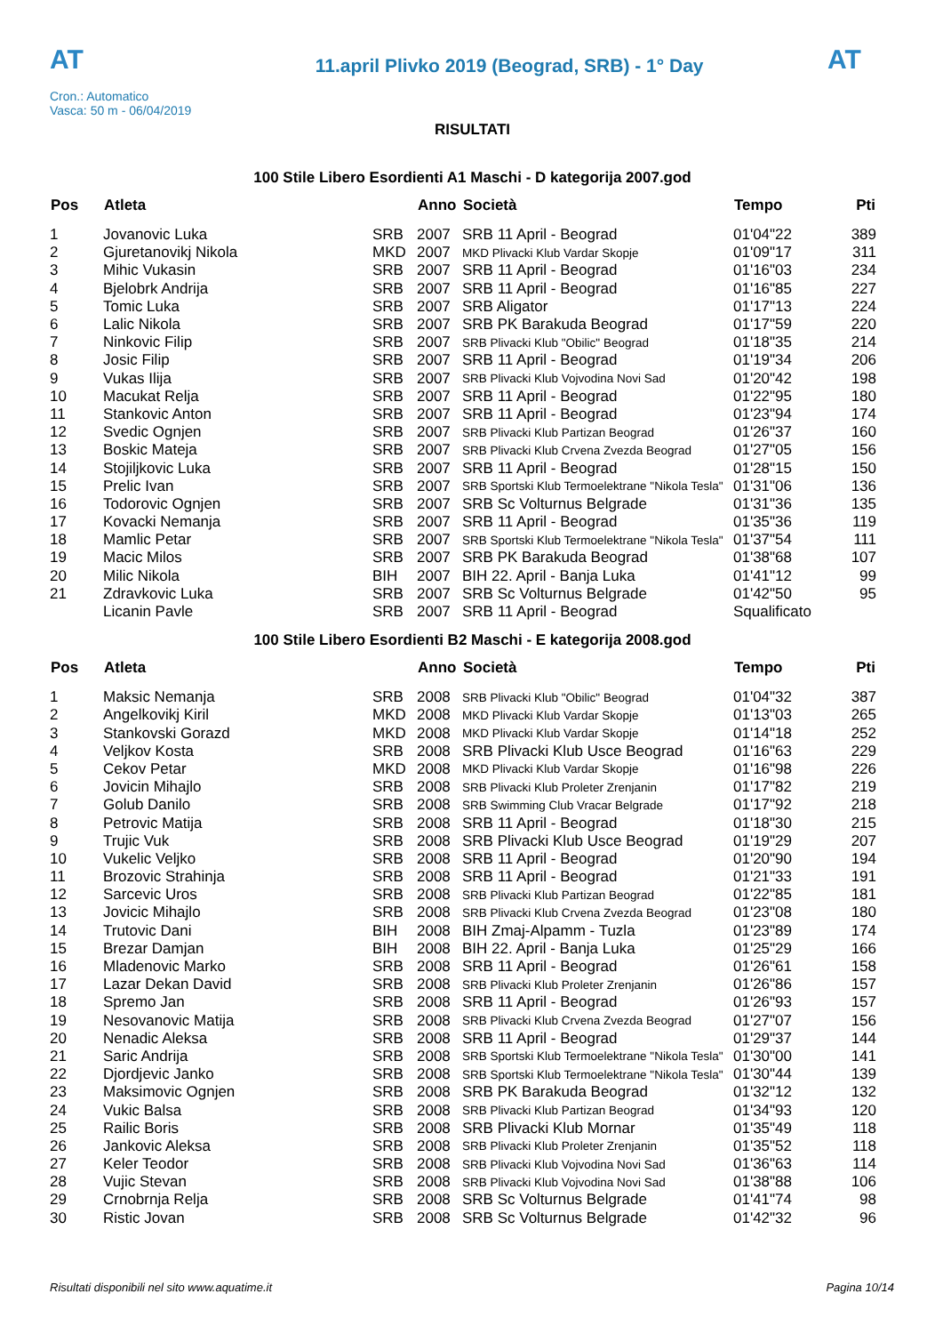AT
Cron.: Automatico
Vasca: 50 m - 06/04/2019
11.april Plivko 2019 (Beograd, SRB) - 1° Day
AT
RISULTATI
100 Stile Libero Esordienti A1 Maschi - D kategorija 2007.god
| Pos | Atleta | | Anno | Società | Tempo | Pti |
| --- | --- | --- | --- | --- | --- | --- |
| 1 | Jovanovic Luka | SRB | 2007 | SRB 11 April - Beograd | 01'04"22 | 389 |
| 2 | Gjuretanovikj Nikola | MKD | 2007 | MKD Plivacki Klub Vardar Skopje | 01'09"17 | 311 |
| 3 | Mihic Vukasin | SRB | 2007 | SRB 11 April - Beograd | 01'16"03 | 234 |
| 4 | Bjelobrk Andrija | SRB | 2007 | SRB 11 April - Beograd | 01'16"85 | 227 |
| 5 | Tomic Luka | SRB | 2007 | SRB Aligator | 01'17"13 | 224 |
| 6 | Lalic Nikola | SRB | 2007 | SRB PK Barakuda Beograd | 01'17"59 | 220 |
| 7 | Ninkovic Filip | SRB | 2007 | SRB Plivacki Klub "Obilic" Beograd | 01'18"35 | 214 |
| 8 | Josic Filip | SRB | 2007 | SRB 11 April - Beograd | 01'19"34 | 206 |
| 9 | Vukas Ilija | SRB | 2007 | SRB Plivacki Klub Vojvodina Novi Sad | 01'20"42 | 198 |
| 10 | Macukat Relja | SRB | 2007 | SRB 11 April - Beograd | 01'22"95 | 180 |
| 11 | Stankovic Anton | SRB | 2007 | SRB 11 April - Beograd | 01'23"94 | 174 |
| 12 | Svedic Ognjen | SRB | 2007 | SRB Plivacki Klub Partizan Beograd | 01'26"37 | 160 |
| 13 | Boskic Mateja | SRB | 2007 | SRB Plivacki Klub Crvena Zvezda Beograd | 01'27"05 | 156 |
| 14 | Stojiljkovic Luka | SRB | 2007 | SRB 11 April - Beograd | 01'28"15 | 150 |
| 15 | Prelic Ivan | SRB | 2007 | SRB Sportski Klub Termoelektrane "Nikola Tesla" | 01'31"06 | 136 |
| 16 | Todorovic Ognjen | SRB | 2007 | SRB Sc Volturnus Belgrade | 01'31"36 | 135 |
| 17 | Kovacki Nemanja | SRB | 2007 | SRB 11 April - Beograd | 01'35"36 | 119 |
| 18 | Mamlic Petar | SRB | 2007 | SRB Sportski Klub Termoelektrane "Nikola Tesla" | 01'37"54 | 111 |
| 19 | Macic Milos | SRB | 2007 | SRB PK Barakuda Beograd | 01'38"68 | 107 |
| 20 | Milic Nikola | BIH | 2007 | BIH 22. April - Banja Luka | 01'41"12 | 99 |
| 21 | Zdravkovic Luka | SRB | 2007 | SRB Sc Volturnus Belgrade | 01'42"50 | 95 |
| | Licanin Pavle | SRB | 2007 | SRB 11 April - Beograd | Squalificato | |
100 Stile Libero Esordienti B2 Maschi - E kategorija 2008.god
| Pos | Atleta | | Anno | Società | Tempo | Pti |
| --- | --- | --- | --- | --- | --- | --- |
| 1 | Maksic Nemanja | SRB | 2008 | SRB Plivacki Klub "Obilic" Beograd | 01'04"32 | 387 |
| 2 | Angelkovikj Kiril | MKD | 2008 | MKD Plivacki Klub Vardar Skopje | 01'13"03 | 265 |
| 3 | Stankovski Gorazd | MKD | 2008 | MKD Plivacki Klub Vardar Skopje | 01'14"18 | 252 |
| 4 | Veljkov Kosta | SRB | 2008 | SRB Plivacki Klub Usce Beograd | 01'16"63 | 229 |
| 5 | Cekov Petar | MKD | 2008 | MKD Plivacki Klub Vardar Skopje | 01'16"98 | 226 |
| 6 | Jovicin Mihajlo | SRB | 2008 | SRB Plivacki Klub Proleter Zrenjanin | 01'17"82 | 219 |
| 7 | Golub Danilo | SRB | 2008 | SRB Swimming Club Vracar Belgrade | 01'17"92 | 218 |
| 8 | Petrovic Matija | SRB | 2008 | SRB 11 April - Beograd | 01'18"30 | 215 |
| 9 | Trujic Vuk | SRB | 2008 | SRB Plivacki Klub Usce Beograd | 01'19"29 | 207 |
| 10 | Vukelic Veljko | SRB | 2008 | SRB 11 April - Beograd | 01'20"90 | 194 |
| 11 | Brozovic Strahinja | SRB | 2008 | SRB 11 April - Beograd | 01'21"33 | 191 |
| 12 | Sarcevic Uros | SRB | 2008 | SRB Plivacki Klub Partizan Beograd | 01'22"85 | 181 |
| 13 | Jovicic Mihajlo | SRB | 2008 | SRB Plivacki Klub Crvena Zvezda Beograd | 01'23"08 | 180 |
| 14 | Trutovic Dani | BIH | 2008 | BIH Zmaj-Alpamm - Tuzla | 01'23"89 | 174 |
| 15 | Brezar Damjan | BIH | 2008 | BIH 22. April - Banja Luka | 01'25"29 | 166 |
| 16 | Mladenovic Marko | SRB | 2008 | SRB 11 April - Beograd | 01'26"61 | 158 |
| 17 | Lazar Dekan David | SRB | 2008 | SRB Plivacki Klub Proleter Zrenjanin | 01'26"86 | 157 |
| 18 | Spremo Jan | SRB | 2008 | SRB 11 April - Beograd | 01'26"93 | 157 |
| 19 | Nesovanovic Matija | SRB | 2008 | SRB Plivacki Klub Crvena Zvezda Beograd | 01'27"07 | 156 |
| 20 | Nenadic Aleksa | SRB | 2008 | SRB 11 April - Beograd | 01'29"37 | 144 |
| 21 | Saric Andrija | SRB | 2008 | SRB Sportski Klub Termoelektrane "Nikola Tesla" | 01'30"00 | 141 |
| 22 | Djordjevic Janko | SRB | 2008 | SRB Sportski Klub Termoelektrane "Nikola Tesla" | 01'30"44 | 139 |
| 23 | Maksimovic Ognjen | SRB | 2008 | SRB PK Barakuda Beograd | 01'32"12 | 132 |
| 24 | Vukic Balsa | SRB | 2008 | SRB Plivacki Klub Partizan Beograd | 01'34"93 | 120 |
| 25 | Railic Boris | SRB | 2008 | SRB Plivacki Klub Mornar | 01'35"49 | 118 |
| 26 | Jankovic Aleksa | SRB | 2008 | SRB Plivacki Klub Proleter Zrenjanin | 01'35"52 | 118 |
| 27 | Keler Teodor | SRB | 2008 | SRB Plivacki Klub Vojvodina Novi Sad | 01'36"63 | 114 |
| 28 | Vujic Stevan | SRB | 2008 | SRB Plivacki Klub Vojvodina Novi Sad | 01'38"88 | 106 |
| 29 | Crnobrnja Relja | SRB | 2008 | SRB Sc Volturnus Belgrade | 01'41"74 | 98 |
| 30 | Ristic Jovan | SRB | 2008 | SRB Sc Volturnus Belgrade | 01'42"32 | 96 |
Risultati disponibili nel sito www.aquatime.it Pagina 10/14